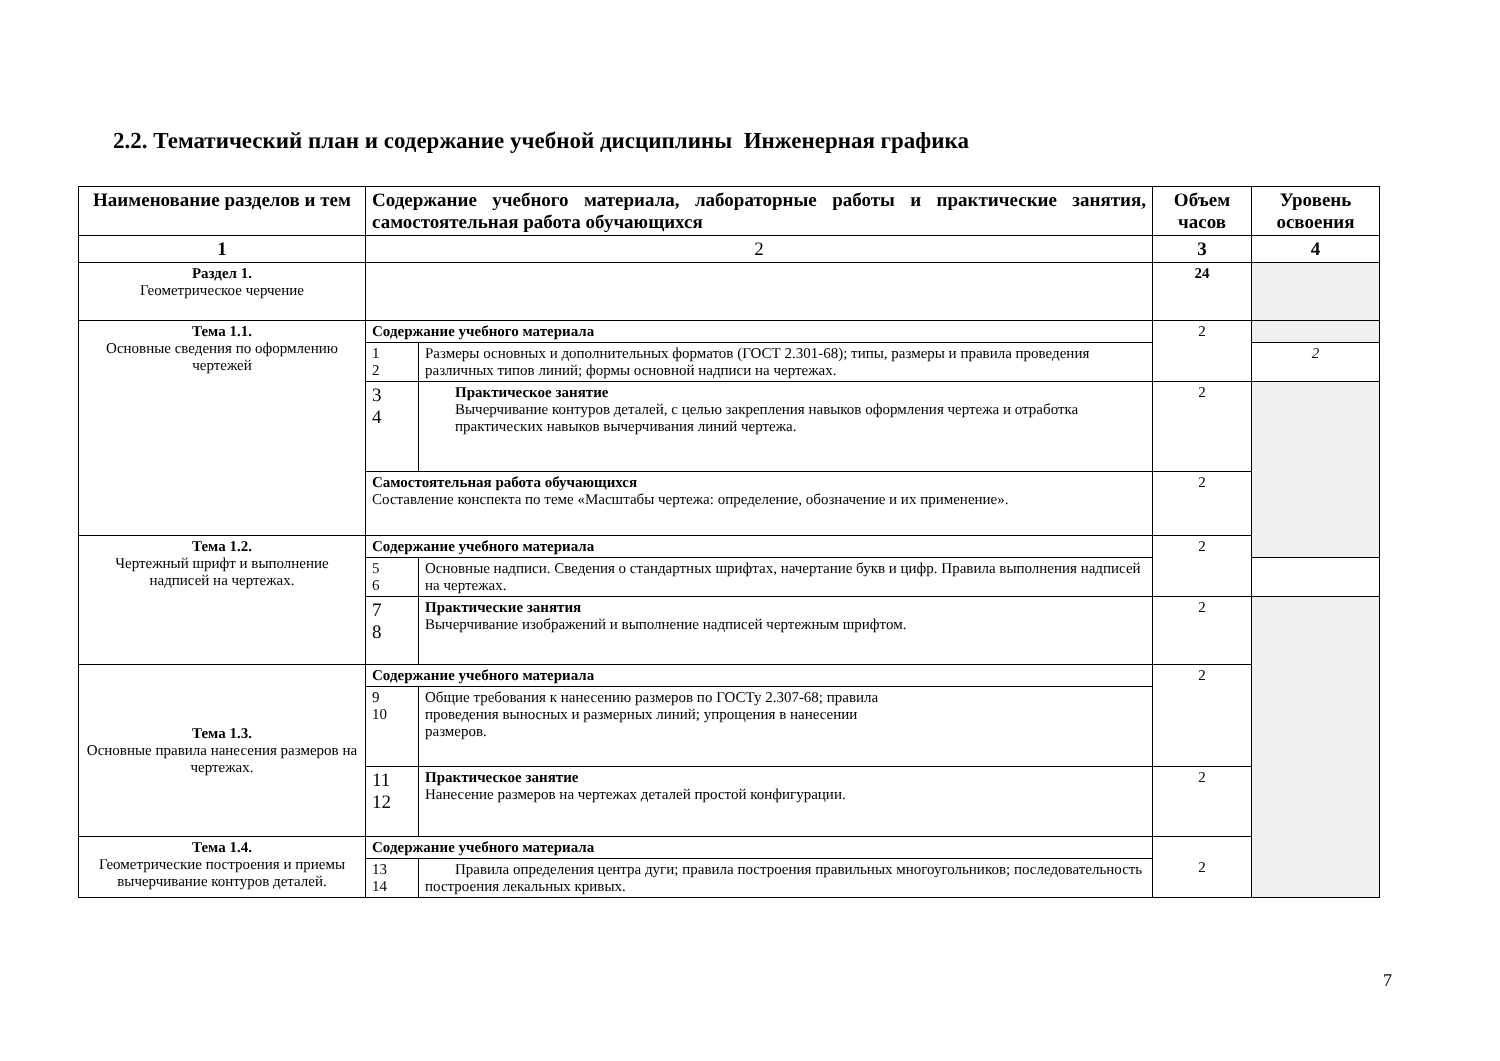2.2. Тематический план и содержание учебной дисциплины Инженерная графика
| Наименование разделов и тем | Содержание учебного материала, лабораторные работы и практические занятия, самостоятельная работа обучающихся | | Объем часов | Уровень освоения |
| --- | --- | --- | --- | --- |
| 1 | 2 | | 3 | 4 |
| Раздел 1. Геометрическое черчение | | | 24 | |
| Тема 1.1. Основные сведения по оформлению чертежей | Содержание учебного материала | | 2 | |
| | 1 2 | Размеры основных и дополнительных форматов (ГОСТ 2.301-68); типы, размеры и правила проведения различных типов линий; формы основной надписи на чертежах. | | 2 |
| | 3 4 | Практическое занятие Вычерчивание контуров деталей, с целью закрепления навыков оформления чертежа и отработка практических навыков вычерчивания линий чертежа. | 2 | |
| | Самостоятельная работа обучающихся Составление конспекта по теме «Масштабы чертежа: определение, обозначение и их применение». | | 2 | |
| Тема 1.2. Чертежный шрифт и выполнение надписей на чертежах. | Содержание учебного материала | | 2 | |
| | 5 6 | Основные надписи. Сведения о стандартных шрифтах, начертание букв и цифр. Правила выполнения надписей на чертежах. | | |
| | 7 8 | Практические занятия Вычерчивание изображений и выполнение надписей чертежным шрифтом. | 2 | |
| Тема 1.3. Основные правила нанесения размеров на чертежах. | Содержание учебного материала | | 2 | |
| | 9 10 | Общие требования к нанесению размеров по ГОСТу 2.307-68; правила проведения выносных и размерных линий; упрощения в нанесении размеров. | | |
| | 11 12 | Практическое занятие Нанесение размеров на чертежах деталей простой конфигурации. | 2 | |
| Тема 1.4. Геометрические построения и приемы вычерчивание контуров деталей. | Содержание учебного материала | | 2 | |
| | 13 14 | Правила определения центра дуги; правила построения правильных многоугольников; последовательность построения лекальных кривых. | | |
7